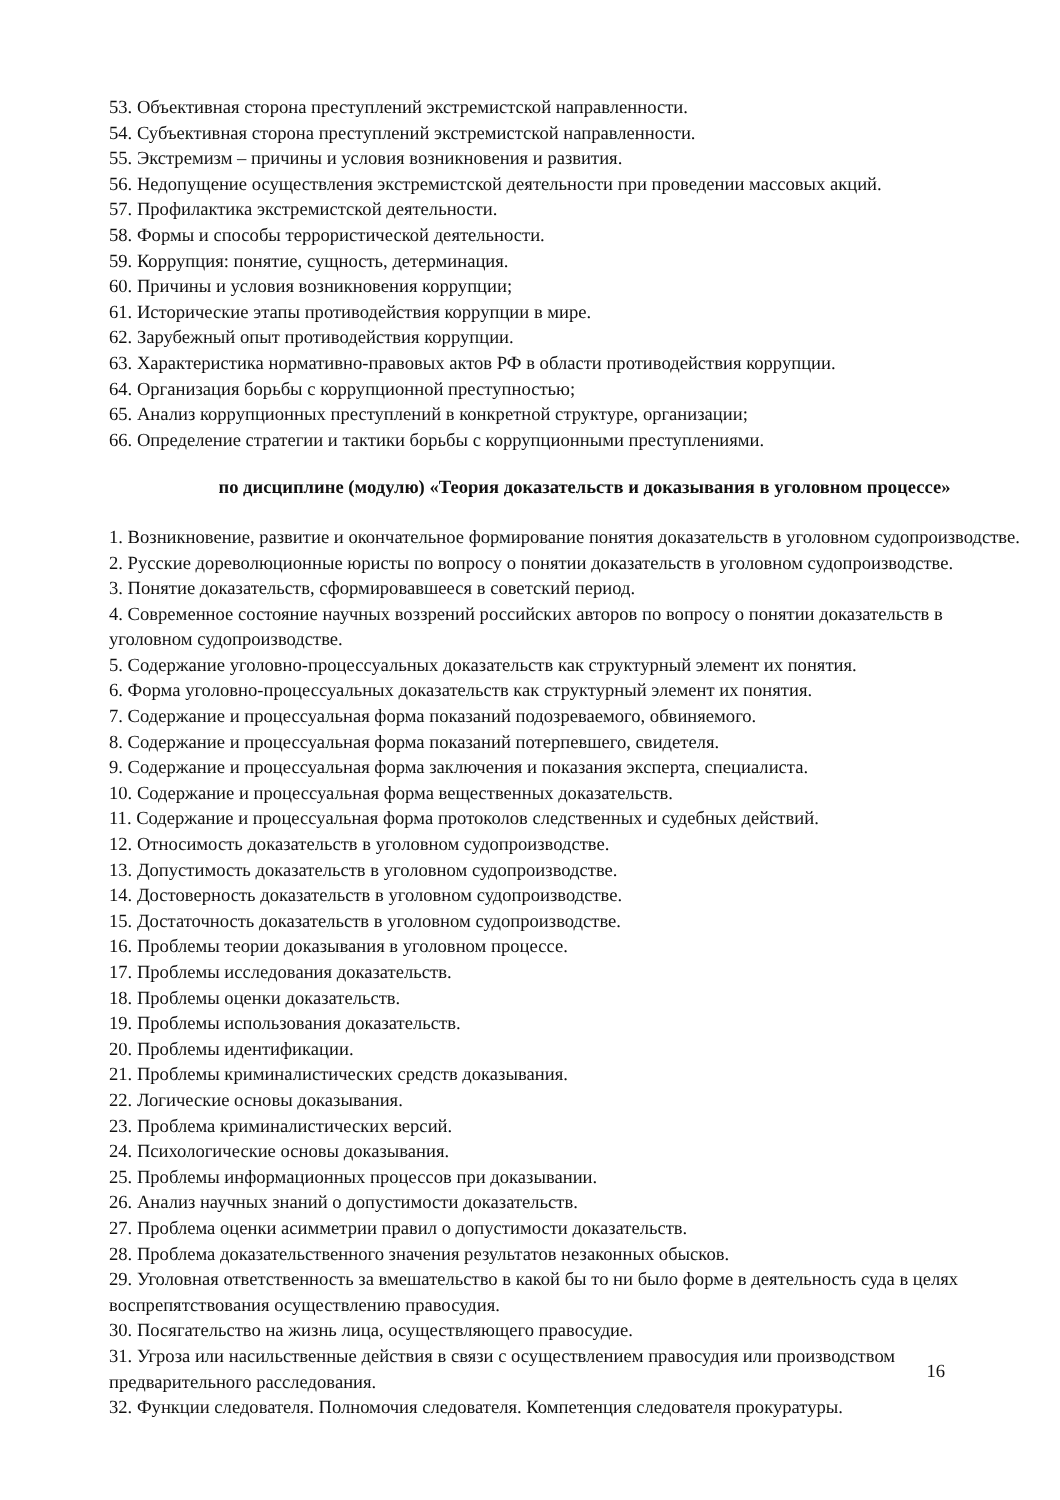53. Объективная сторона преступлений экстремистской направленности.
54. Субъективная сторона преступлений экстремистской направленности.
55. Экстремизм – причины и условия возникновения и развития.
56. Недопущение осуществления экстремистской деятельности при проведении массовых акций.
57. Профилактика экстремистской деятельности.
58. Формы и способы террористической деятельности.
59. Коррупция: понятие, сущность, детерминация.
60. Причины и условия возникновения коррупции;
61. Исторические этапы противодействия коррупции в мире.
62. Зарубежный опыт противодействия коррупции.
63. Характеристика нормативно-правовых актов РФ в области противодействия коррупции.
64. Организация борьбы с коррупционной преступностью;
65. Анализ коррупционных преступлений в конкретной структуре, организации;
66. Определение стратегии и тактики борьбы с коррупционными преступлениями.
по дисциплине (модулю) «Теория доказательств и доказывания в уголовном процессе»
1. Возникновение, развитие и окончательное формирование понятия доказательств в уголовном судопроизводстве.
2. Русские дореволюционные юристы по вопросу о понятии доказательств в уголовном судопроизводстве.
3. Понятие доказательств, сформировавшееся в советский период.
4. Современное состояние научных воззрений российских авторов по вопросу о понятии доказательств в уголовном судопроизводстве.
5. Содержание уголовно-процессуальных доказательств как структурный элемент их понятия.
6. Форма уголовно-процессуальных доказательств как структурный элемент их понятия.
7. Содержание и процессуальная форма показаний подозреваемого, обвиняемого.
8. Содержание и процессуальная форма показаний потерпевшего, свидетеля.
9. Содержание и процессуальная форма заключения и показания эксперта, специалиста.
10. Содержание и процессуальная форма вещественных доказательств.
11. Содержание и процессуальная форма протоколов следственных и судебных действий.
12. Относимость доказательств в уголовном судопроизводстве.
13. Допустимость доказательств в уголовном судопроизводстве.
14. Достоверность доказательств в уголовном судопроизводстве.
15. Достаточность доказательств в уголовном судопроизводстве.
16. Проблемы теории доказывания в уголовном процессе.
17. Проблемы исследования доказательств.
18. Проблемы оценки доказательств.
19. Проблемы использования доказательств.
20. Проблемы идентификации.
21. Проблемы криминалистических средств доказывания.
22. Логические основы доказывания.
23. Проблема криминалистических версий.
24. Психологические основы доказывания.
25. Проблемы информационных процессов при доказывании.
26. Анализ научных знаний о допустимости доказательств.
27. Проблема оценки асимметрии правил о допустимости доказательств.
28. Проблема доказательственного значения результатов незаконных обысков.
29. Уголовная ответственность за вмешательство в какой бы то ни было форме в деятельность суда в целях воспрепятствования осуществлению правосудия.
30. Посягательство на жизнь лица, осуществляющего правосудие.
31. Угроза или насильственные действия в связи с осуществлением правосудия или производством предварительного расследования.
16
32. Функции следователя. Полномочия следователя. Компетенция следователя прокуратуры.